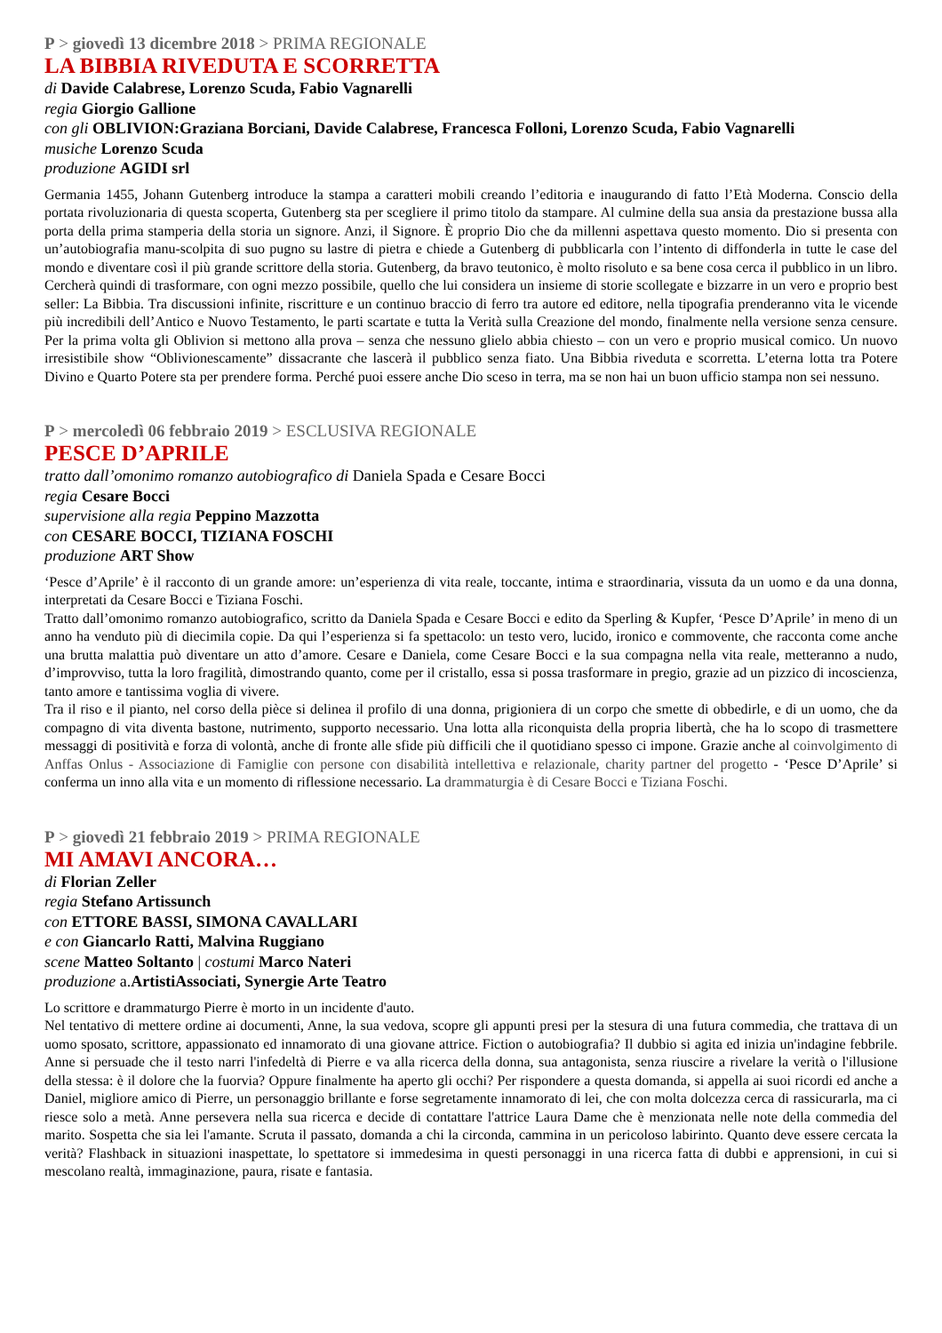P > giovedì 13 dicembre 2018 > PRIMA REGIONALE
LA BIBBIA RIVEDUTA E SCORRETTA
di Davide Calabrese, Lorenzo Scuda, Fabio Vagnarelli
regia Giorgio Gallione
con gli OBLIVION:Graziana Borciani, Davide Calabrese, Francesca Folloni, Lorenzo Scuda, Fabio Vagnarelli
musiche Lorenzo Scuda
produzione AGIDI srl
Germania 1455, Johann Gutenberg introduce la stampa a caratteri mobili creando l’editoria e inaugurando di fatto l’Età Moderna. Conscio della portata rivoluzionaria di questa scoperta, Gutenberg sta per scegliere il primo titolo da stampare. Al culmine della sua ansia da prestazione bussa alla porta della prima stamperia della storia un signore. Anzi, il Signore. È proprio Dio che da millenni aspettava questo momento. Dio si presenta con un’autobiografia manu-scolpita di suo pugno su lastre di pietra e chiede a Gutenberg di pubblicarla con l’intento di diffonderla in tutte le case del mondo e diventare così il più grande scrittore della storia. Gutenberg, da bravo teutonico, è molto risoluto e sa bene cosa cerca il pubblico in un libro. Cercherà quindi di trasformare, con ogni mezzo possibile, quello che lui considera un insieme di storie scollegate e bizzarre in un vero e proprio best seller: La Bibbia. Tra discussioni infinite, riscritture e un continuo braccio di ferro tra autore ed editore, nella tipografia prenderanno vita le vicende più incredibili dell’Antico e Nuovo Testamento, le parti scartate e tutta la Verità sulla Creazione del mondo, finalmente nella versione senza censure. Per la prima volta gli Oblivion si mettono alla prova – senza che nessuno glielo abbia chiesto – con un vero e proprio musical comico. Un nuovo irresistibile show “Oblivionescamente” dissacrante che lascerà il pubblico senza fiato. Una Bibbia riveduta e scorretta. L’eterna lotta tra Potere Divino e Quarto Potere sta per prendere forma. Perché puoi essere anche Dio sceso in terra, ma se non hai un buon ufficio stampa non sei nessuno.
P > mercoledì 06 febbraio 2019 > ESCLUSIVA REGIONALE
PESCE D’APRILE
tratto dall’omonimo romanzo autobiografico di Daniela Spada e Cesare Bocci
regia Cesare Bocci
supervisione alla regia Peppino Mazzotta
con CESARE BOCCI, TIZIANA FOSCHI
produzione ART Show
‘Pesce d’Aprile’ è il racconto di un grande amore: un’esperienza di vita reale, toccante, intima e straordinaria, vissuta da un uomo e da una donna, interpretati da Cesare Bocci e Tiziana Foschi.
Tratto dall’omonimo romanzo autobiografico, scritto da Daniela Spada e Cesare Bocci e edito da Sperling & Kupfer, ‘Pesce D’Aprile’ in meno di un anno ha venduto più di diecimila copie. Da qui l’esperienza si fa spettacolo: un testo vero, lucido, ironico e commovente, che racconta come anche una brutta malattia può diventare un atto d’amore. Cesare e Daniela, come Cesare Bocci e la sua compagna nella vita reale, metteranno a nudo, d’improvviso, tutta la loro fragilità, dimostrando quanto, come per il cristallo, essa si possa trasformare in pregio, grazie ad un pizzico di incoscienza, tanto amore e tantissima voglia di vivere.
Tra il riso e il pianto, nel corso della pièce si delinea il profilo di una donna, prigioniera di un corpo che smette di obbedirle, e di un uomo, che da compagno di vita diventa bastone, nutrimento, supporto necessario. Una lotta alla riconquista della propria libertà, che ha lo scopo di trasmettere messaggi di positività e forza di volontà, anche di fronte alle sfide più difficili che il quotidiano spesso ci impone. Grazie anche al coinvolgimento di Anffas Onlus - Associazione di Famiglie con persone con disabilità intellettiva e relazionale, charity partner del progetto - ‘Pesce D’Aprile’ si conferma un inno alla vita e un momento di riflessione necessario. La drammaturgia è di Cesare Bocci e Tiziana Foschi.
P > giovedì 21 febbraio 2019 > PRIMA REGIONALE
MI AMAVI ANCORA…
di Florian Zeller
regia Stefano Artissunch
con ETTORE BASSI, SIMONA CAVALLARI
e con Giancarlo Ratti, Malvina Ruggiano
scene Matteo Soltanto | costumi Marco Nateri
produzione a.ArtistiAssociati, Synergie Arte Teatro
Lo scrittore e drammaturgo Pierre è morto in un incidente d'auto.
Nel tentativo di mettere ordine ai documenti, Anne, la sua vedova, scopre gli appunti presi per la stesura di una futura commedia, che trattava di un uomo sposato, scrittore, appassionato ed innamorato di una giovane attrice. Fiction o autobiografia? Il dubbio si agita ed inizia un'indagine febbrile. Anne si persuade che il testo narri l'infedeltà di Pierre e va alla ricerca della donna, sua antagonista, senza riuscire a rivelare la verità o l'illusione della stessa: è il dolore che la fuorvia? Oppure finalmente ha aperto gli occhi? Per rispondere a questa domanda, si appella ai suoi ricordi ed anche a Daniel, migliore amico di Pierre, un personaggio brillante e forse segretamente innamorato di lei, che con molta dolcezza cerca di rassicurarla, ma ci riesce solo a metà. Anne persevera nella sua ricerca e decide di contattare l'attrice Laura Dame che è menzionata nelle note della commedia del marito. Sospetta che sia lei l'amante. Scruta il passato, domanda a chi la circonda, cammina in un pericoloso labirinto. Quanto deve essere cercata la verità? Flashback in situazioni inaspettate, lo spettatore si immedesima in questi personaggi in una ricerca fatta di dubbi e apprensioni, in cui si mescolano realtà, immaginazione, paura, risate e fantasia.